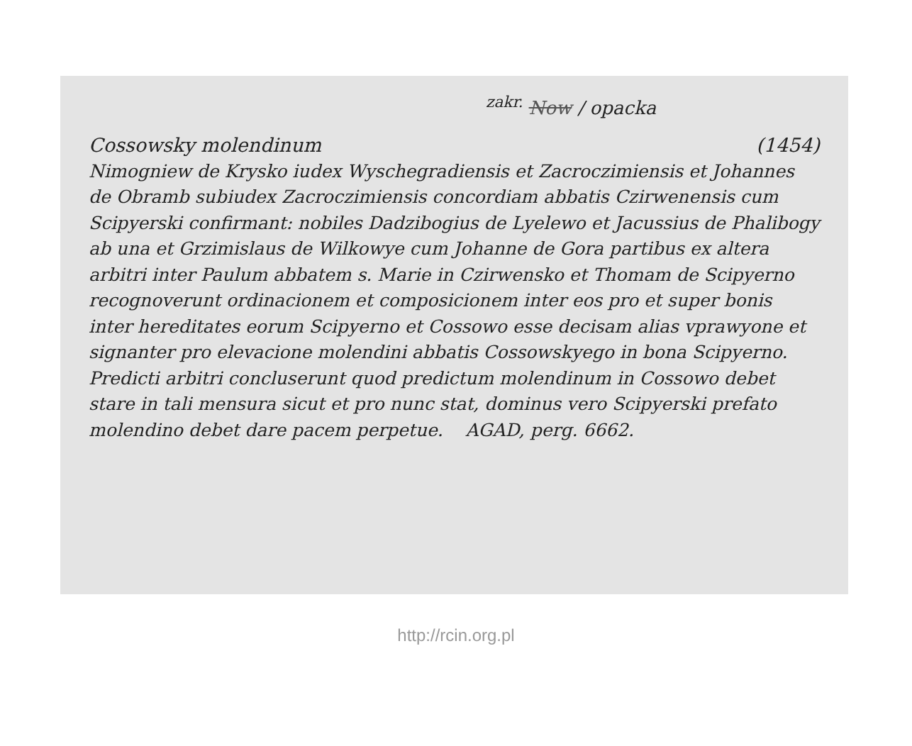<sup>zakr.</sup> Now / opacka
Cossowsky molendinum (1454)
Nimogniew de Krysko iudex Wyschegradiensis et Zacroczimiensis et Johannes de Obramb subiudex Zacroczimiensis concordiam abbatis Czirwenensis cum Scipyerski confirmant: nobiles Dadzibogius de Lyelewo et Jacussius de Phalibogy ab una et Grzimislaus de Wilkowye cum Johanne de Gora partibus ex altera arbitri inter Paulum abbatem s. Marie in Czirwensko et Thomam de Scipyerno recognoverunt ordinacionem et composicionem inter eos pro et super bonis inter hereditates eorum Scipyerno et Cossowo esse decisam alias vprawyone et signanter pro elevacione molendini abbatis Cossowskyego in bona Scipyerno. Predicti arbitri concluserunt quod predictum molendinum in Cossowo debet stare in tali mensura sicut et pro nunc stat, dominus vero Scipyerski prefato molendino debet dare pacem perpetue. AGAD, perg. 6662.
http://rcin.org.pl